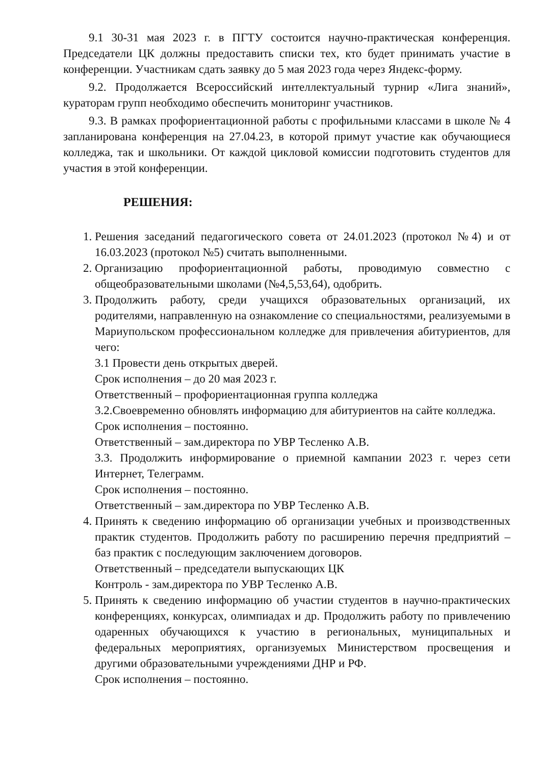9.1 30-31 мая 2023 г. в ПГТУ состоится научно-практическая конференция. Председатели ЦК должны предоставить списки тех, кто будет принимать участие в конференции. Участникам сдать заявку до 5 мая 2023 года через Яндекс-форму.
9.2. Продолжается Всероссийский интеллектуальный турнир «Лига знаний», кураторам групп необходимо обеспечить мониторинг участников.
9.3. В рамках профориентационной работы с профильными классами в школе № 4 запланирована конференция на 27.04.23, в которой примут участие как обучающиеся колледжа, так и школьники. От каждой цикловой комиссии подготовить студентов для участия в этой конференции.
РЕШЕНИЯ:
1. Решения заседаний педагогического совета от 24.01.2023 (протокол №4) и от 16.03.2023 (протокол №5) считать выполненными.
2. Организацию профориентационной работы, проводимую совместно с общеобразовательными школами (№4,5,53,64), одобрить.
3. Продолжить работу, среди учащихся образовательных организаций, их родителями, направленную на ознакомление со специальностями, реализуемыми в Мариупольском профессиональном колледже для привлечения абитуриентов, для чего:
3.1 Провести день открытых дверей.
Срок исполнения – до 20 мая 2023 г.
Ответственный – профориентационная группа колледжа
3.2.Своевременно обновлять информацию для абитуриентов на сайте колледжа.
Срок исполнения – постоянно.
Ответственный – зам.директора по УВР Тесленко А.В.
3.3. Продолжить информирование о приемной кампании 2023 г. через сети Интернет, Телеграмм.
Срок исполнения – постоянно.
Ответственный – зам.директора по УВР Тесленко А.В.
4. Принять к сведению информацию об организации учебных и производственных практик студентов. Продолжить работу по расширению перечня предприятий – баз практик с последующим заключением договоров.
Ответственный – председатели выпускающих ЦК
Контроль - зам.директора по УВР Тесленко А.В.
5. Принять к сведению информацию об участии студентов в научно-практических конференциях, конкурсах, олимпиадах и др. Продолжить работу по привлечению одаренных обучающихся к участию в региональных, муниципальных и федеральных мероприятиях, организуемых Министерством просвещения и другими образовательными учреждениями ДНР и РФ.
Срок исполнения – постоянно.